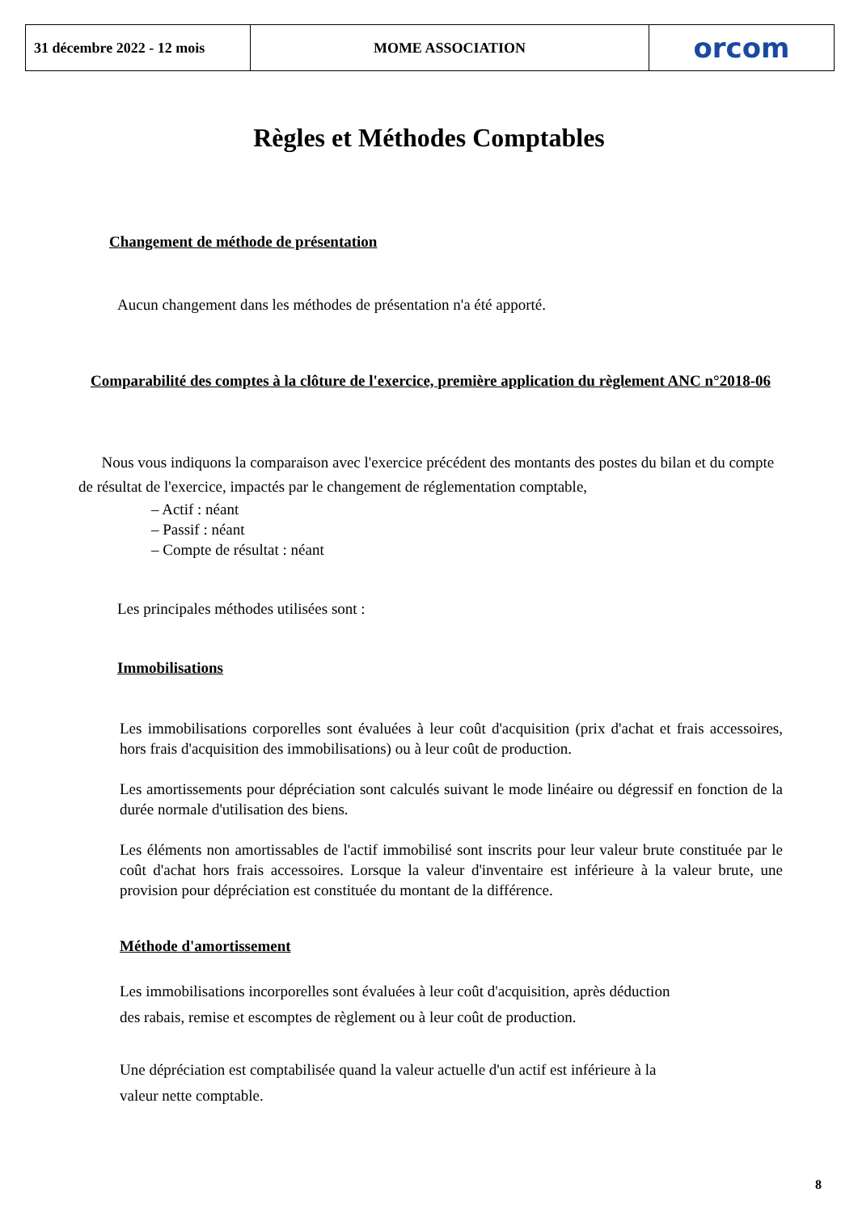31 décembre 2022 - 12 mois
MOME ASSOCIATION orcom
Règles et Méthodes Comptables
Changement de méthode de présentation
Aucun changement dans les méthodes de présentation n'a été apporté.
Comparabilité des comptes à la clôture de l'exercice, première application du règlement ANC n°2018-06
Nous vous indiquons la comparaison avec l'exercice précédent des montants des postes du bilan et du compte de résultat de l'exercice, impactés par le changement de réglementation comptable,
– Actif : néant
– Passif : néant
– Compte de résultat : néant
Les principales méthodes utilisées sont :
Immobilisations
Les immobilisations corporelles sont évaluées à leur coût d'acquisition (prix d'achat et frais accessoires, hors frais d'acquisition des immobilisations) ou à leur coût de production.
Les amortissements pour dépréciation sont calculés suivant le mode linéaire ou dégressif en fonction de la durée normale d'utilisation des biens.
Les éléments non amortissables de l'actif immobilisé sont inscrits pour leur valeur brute constituée par le coût d'achat hors frais accessoires. Lorsque la valeur d'inventaire est inférieure à la valeur brute, une provision pour dépréciation est constituée du montant de la différence.
Méthode d'amortissement
Les immobilisations incorporelles sont évaluées à leur coût d'acquisition, après déduction
des rabais, remise et escomptes de règlement ou à leur coût de production.
Une dépréciation est comptabilisée quand la valeur actuelle d'un actif est inférieure à la
valeur nette comptable.
8